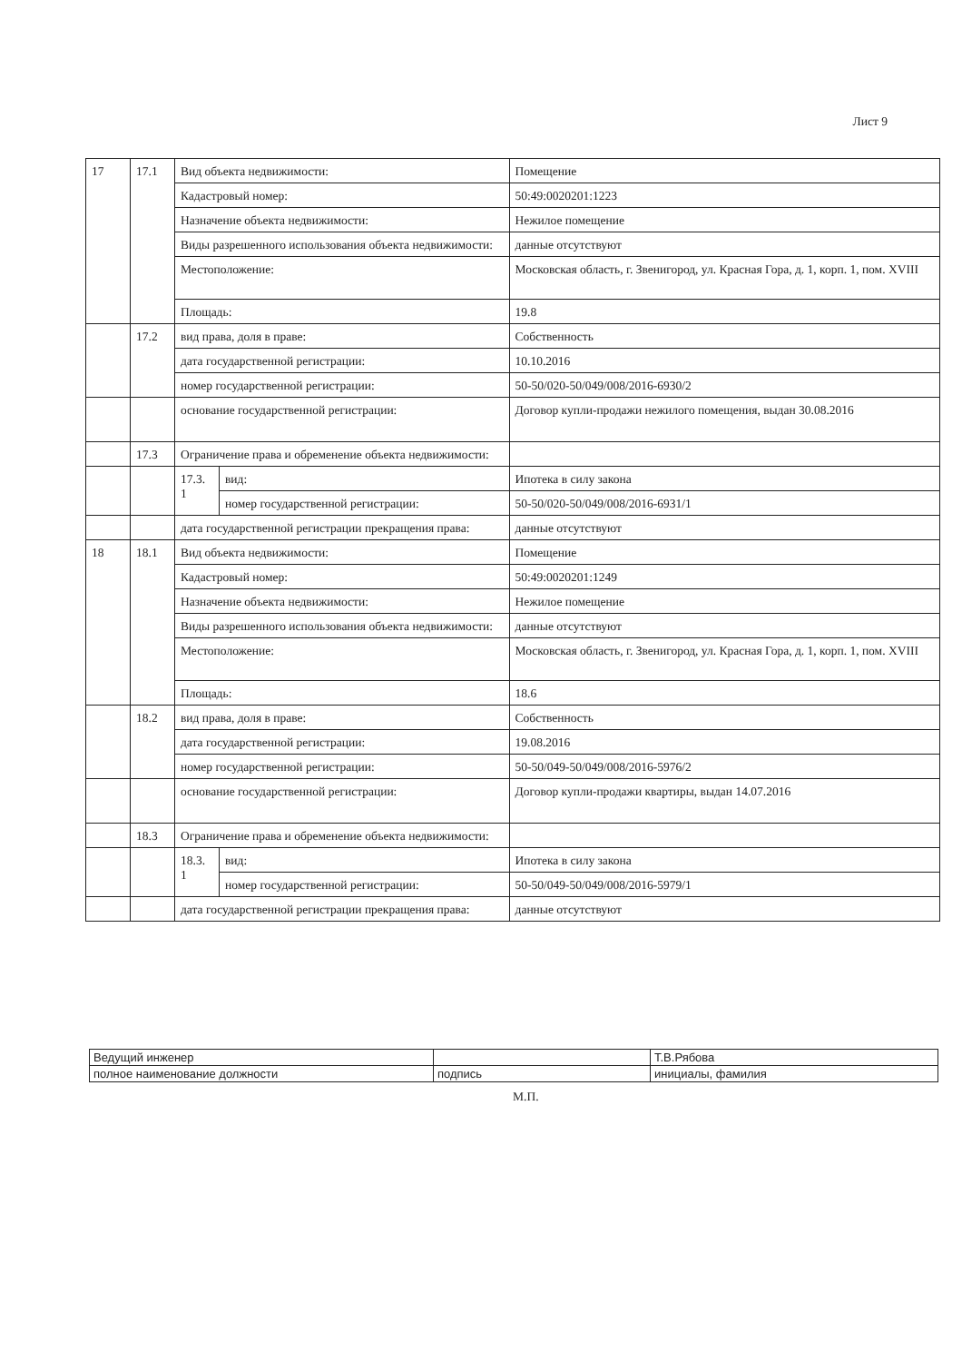Лист 9
| 17 | 17.1 | Вид объекта недвижимости: | | Помещение |
| | | Кадастровый номер: | | 50:49:0020201:1223 |
| | | Назначение объекта недвижимости: | | Нежилое помещение |
| | | Виды разрешенного использования объекта недвижимости: | | данные отсутствуют |
| | | Местоположение: | | Московская область, г. Звенигород, ул. Красная Гора, д. 1, корп. 1, пом. XVIII |
| | | Площадь: | | 19.8 |
| | 17.2 | вид права, доля в праве: | | Собственность |
| | | дата государственной регистрации: | | 10.10.2016 |
| | | номер государственной регистрации: | | 50-50/020-50/049/008/2016-6930/2 |
| | | основание государственной регистрации: | | Договор купли-продажи нежилого помещения, выдан 30.08.2016 |
| | 17.3 | Ограничение права и обременение объекта недвижимости: | | |
| | | 17.3. 1 | вид: | Ипотека в силу закона |
| | | | номер государственной регистрации: | 50-50/020-50/049/008/2016-6931/1 |
| | | дата государственной регистрации прекращения права: | | данные отсутствуют |
| 18 | 18.1 | Вид объекта недвижимости: | | Помещение |
| | | Кадастровый номер: | | 50:49:0020201:1249 |
| | | Назначение объекта недвижимости: | | Нежилое помещение |
| | | Виды разрешенного использования объекта недвижимости: | | данные отсутствуют |
| | | Местоположение: | | Московская область, г. Звенигород, ул. Красная Гора, д. 1, корп. 1, пом. XVIII |
| | | Площадь: | | 18.6 |
| | 18.2 | вид права, доля в праве: | | Собственность |
| | | дата государственной регистрации: | | 19.08.2016 |
| | | номер государственной регистрации: | | 50-50/049-50/049/008/2016-5976/2 |
| | | основание государственной регистрации: | | Договор купли-продажи квартиры, выдан 14.07.2016 |
| | 18.3 | Ограничение права и обременение объекта недвижимости: | | |
| | | 18.3. 1 | вид: | Ипотека в силу закона |
| | | | номер государственной регистрации: | 50-50/049-50/049/008/2016-5979/1 |
| | | дата государственной регистрации прекращения права: | | данные отсутствуют |
| Ведущий инженер | | Т.В.Рябова |
| полное наименование должности | подпись | инициалы, фамилия |
М.П.